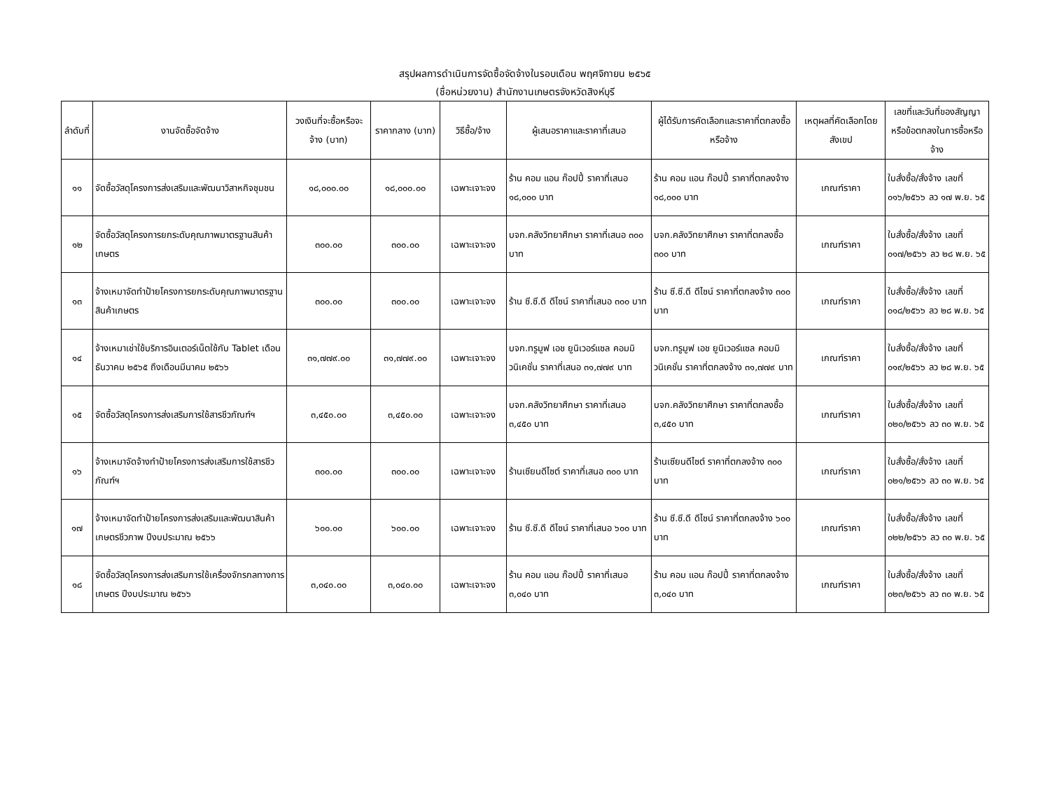สรุปผลการดำเนินการจัดซื้อจัดจ้างในรอบเดือน พฤศจิกายน ๒๕๖๕
(ชื่อหน่วยงาน) สำนักงานเกษตรจังหวัดสิงห์บุรี
| ลำดับที่ | งานจัดซื้อจัดจ้าง | วงเงินที่จะซื้อหรือจะจ้าง (บาท) | ราคากลาง (บาท) | วิธีซื้อ/จ้าง | ผู้เสนอราคาและราคาที่เสนอ | ผู้ได้รับการคัดเลือกและราคาที่ตกลงซื้อหรือจ้าง | เหตุผลที่คัดเลือกโดยสังเขป | เลขที่และวันที่ของสัญญาหรือข้อตกลงในการซื้อหรือจ้าง |
| --- | --- | --- | --- | --- | --- | --- | --- | --- |
| ๑๑ | จัดซื้อวัสดุโครงการส่งเสริมและพัฒนาวิสาหกิจชุมชน | ๑๘,๐๐๐.๐๐ | ๑๘,๐๐๐.๐๐ | เฉพาะเจาะจง | ร้าน คอม แอน ก๊อปปี้ ราคาที่เสนอ ๑๘,๐๐๐ บาท | ร้าน คอม แอน ก๊อปปี้ ราคาที่ตกลงจ้าง ๑๘,๐๐๐ บาท | เกณฑ์ราคา | ใบสั่งซื้อ/สั่งจ้าง เลขที่ ๐๑๖/๒๕๖๖ ลว ๑๗ พ.ย. ๖๕ |
| ๑๒ | จัดซื้อวัสดุโครงการยกระดับคุณภาพมาตรฐานสินค้าเกษตร | ๓๐๐.๐๐ | ๓๐๐.๐๐ | เฉพาะเจาะจง | บจก.คลังวิทยาศึกษา ราคาที่เสนอ ๓๐๐ บาท | บจก.คลังวิทยาศึกษา ราคาที่ตกลงซื้อ ๓๐๐ บาท | เกณฑ์ราคา | ใบสั่งซื้อ/สั่งจ้าง เลขที่ ๐๑๗/๒๕๖๖ ลว ๒๘ พ.ย. ๖๕ |
| ๑๓ | จ้างเหมาจัดทำป้ายโครงการยกระดับคุณภาพมาตรฐานสินค้าเกษตร | ๓๐๐.๐๐ | ๓๐๐.๐๐ | เฉพาะเจาะจง | ร้าน ซี.ซี.ดี ดีไซน์ ราคาที่เสนอ ๓๐๐ บาท | ร้าน ซี.ซี.ดี ดีไซน์ ราคาที่ตกลงจ้าง ๓๐๐ บาท | เกณฑ์ราคา | ใบสั่งซื้อ/สั่งจ้าง เลขที่ ๐๑๘/๒๕๖๖ ลว ๒๘ พ.ย. ๖๕ |
| ๑๔ | จ้างเหมาเช่าใช้บริการอินเตอร์เน็ตใช้กับ Tablet เดือนธันวาคม ๒๕๖๕ ถึงเดือนมีนาคม ๒๕๖๖ | ๓๑,๗๗๙.๐๐ | ๓๑,๗๗๙.๐๐ | เฉพาะเจาะจง | บจก.ทรูมูฟ เอช ยูนิเวอร์แซล คอมมิวนิเคชั่น ราคาที่เสนอ ๓๑,๗๗๙ บาท | บจก.ทรูมูฟ เอช ยูนิเวอร์แซล คอมมิวนิเคชั่น ราคาที่ตกลงจ้าง ๓๑,๗๗๙ บาท | เกณฑ์ราคา | ใบสั่งซื้อ/สั่งจ้าง เลขที่ ๐๑๙/๒๕๖๖ ลว ๒๘ พ.ย. ๖๕ |
| ๑๕ | จัดซื้อวัสดุโครงการส่งเสริมการใช้สารชีวภัณฑ์ฯ | ๓,๔๕๐.๐๐ | ๓,๔๕๐.๐๐ | เฉพาะเจาะจง | บจก.คลังวิทยาศึกษา ราคาที่เสนอ ๓,๔๕๐ บาท | บจก.คลังวิทยาศึกษา ราคาที่ตกลงซื้อ ๓,๔๕๐ บาท | เกณฑ์ราคา | ใบสั่งซื้อ/สั่งจ้าง เลขที่ ๐๒๐/๒๕๖๖ ลว ๓๐ พ.ย. ๖๕ |
| ๑๖ | จ้างเหมาจัดจ้างทำป้ายโครงการส่งเสริมการใช้สารชีวภัณฑ์ฯ | ๓๐๐.๐๐ | ๓๐๐.๐๐ | เฉพาะเจาะจง | ร้านเซียนดีไซต์ ราคาที่เสนอ ๓๐๐ บาท | ร้านเซียนดีไซต์ ราคาที่ตกลงจ้าง ๓๐๐ บาท | เกณฑ์ราคา | ใบสั่งซื้อ/สั่งจ้าง เลขที่ ๐๒๑/๒๕๖๖ ลว ๓๐ พ.ย. ๖๕ |
| ๑๗ | จ้างเหมาจัดทำป้ายโครงการส่งเสริมและพัฒนาสินค้าเกษตรชีวภาพ ปีงบประมาณ ๒๕๖๖ | ๖๐๐.๐๐ | ๖๐๐.๐๐ | เฉพาะเจาะจง | ร้าน ซี.ซี.ดี ดีไซน์ ราคาที่เสนอ ๖๐๐ บาท | ร้าน ซี.ซี.ดี ดีไซน์ ราคาที่ตกลงจ้าง ๖๐๐ บาท | เกณฑ์ราคา | ใบสั่งซื้อ/สั่งจ้าง เลขที่ ๐๒๒/๒๕๖๖ ลว ๓๐ พ.ย. ๖๕ |
| ๑๘ | จัดซื้อวัสดุโครงการส่งเสริมการใช้เครื่องจักรกลทางการเกษตร ปีงบประมาณ ๒๕๖๖ | ๓,๐๔๐.๐๐ | ๓,๐๔๐.๐๐ | เฉพาะเจาะจง | ร้าน คอม แอน ก๊อปปี้ ราคาที่เสนอ ๓,๐๔๐ บาท | ร้าน คอม แอน ก๊อปปี้ ราคาที่ตกลงจ้าง ๓,๐๔๐ บาท | เกณฑ์ราคา | ใบสั่งซื้อ/สั่งจ้าง เลขที่ ๐๒๓/๒๕๖๖ ลว ๓๐ พ.ย. ๖๕ |